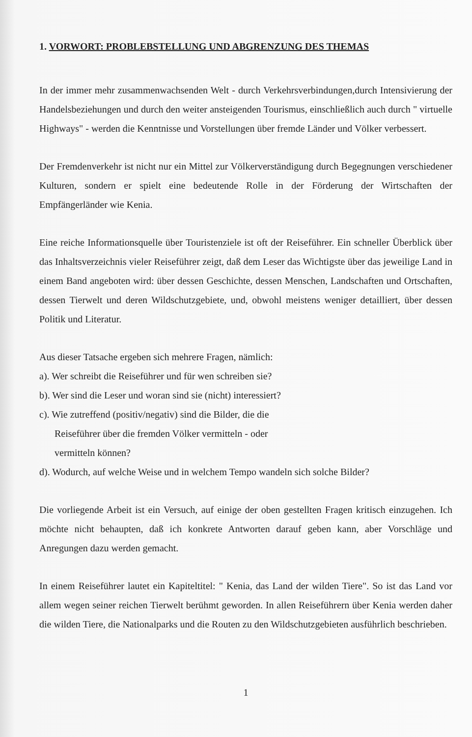1. VORWORT: PROBLEBSTELLUNG UND ABGRENZUNG DES THEMAS
In der immer mehr zusammenwachsenden Welt - durch Verkehrsverbindungen,durch Intensivierung der Handelsbeziehungen und durch den weiter ansteigenden Tourismus, einschließlich auch durch " virtuelle Highways" - werden die Kenntnisse und Vorstellungen über fremde Länder und Völker verbessert.
Der Fremdenverkehr ist nicht nur ein Mittel zur Völkerverständigung durch Begegnungen verschiedener Kulturen, sondern er spielt eine bedeutende Rolle in der Förderung der Wirtschaften der Empfängerländer wie Kenia.
Eine reiche Informationsquelle über Touristenziele ist oft der Reiseführer. Ein schneller Überblick über das Inhaltsverzeichnis vieler Reiseführer zeigt, daß dem Leser das Wichtigste über das jeweilige Land in einem Band angeboten wird: über dessen Geschichte, dessen Menschen, Landschaften und Ortschaften, dessen Tierwelt und deren Wildschutzgebiete, und, obwohl meistens weniger detailliert, über dessen Politik und Literatur.
Aus dieser Tatsache ergeben sich mehrere Fragen, nämlich:
a). Wer schreibt die Reiseführer und für wen schreiben sie?
b). Wer sind die Leser und woran sind sie (nicht) interessiert?
c). Wie zutreffend (positiv/negativ) sind die Bilder, die die
Reiseführer über die fremden Völker vermitteln - oder
vermitteln können?
d). Wodurch, auf welche Weise und in welchem Tempo wandeln sich solche Bilder?
Die vorliegende Arbeit ist ein Versuch, auf einige der oben gestellten Fragen kritisch einzugehen. Ich möchte nicht behaupten, daß ich konkrete Antworten darauf geben kann, aber Vorschläge und Anregungen dazu werden gemacht.
In einem Reiseführer lautet ein Kapiteltitel: " Kenia, das Land der wilden Tiere". So ist das Land vor allem wegen seiner reichen Tierwelt berühmt geworden. In allen Reiseführern über Kenia werden daher die wilden Tiere, die Nationalparks und die Routen zu den Wildschutzgebieten ausführlich beschrieben.
1